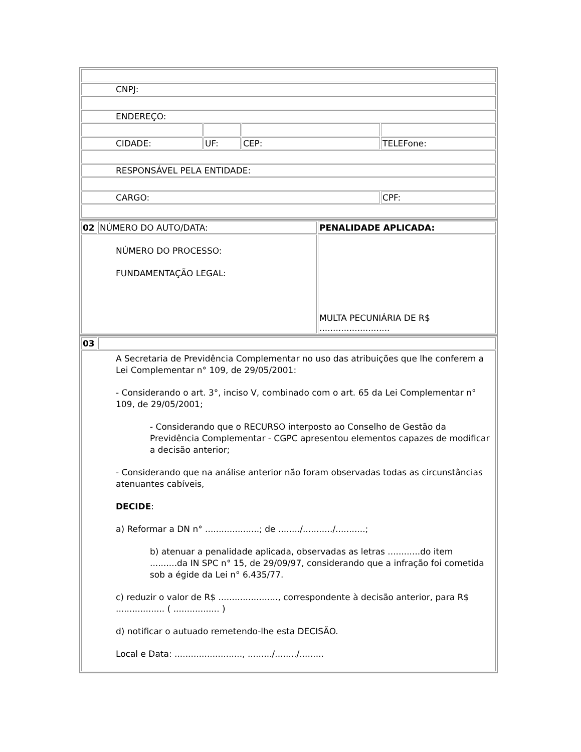| CNPJ: | | | |
| ENDEREÇO: | | | |
| CIDADE: | UF: | CEP: | TELEFone: |
| RESPONSÁVEL PELA ENTIDADE: | | | |
| CARGO: | | | CPF: |
| 02 | NÚMERO DO AUTO/DATA: | PENALIDADE APLICADA: |
| NÚMERO DO PROCESSO: FUNDAMENTAÇÃO LEGAL: | | MULTA PECUNIÁRIA DE R$ .......................... |
| 03 | |
| A Secretaria de Previdência Complementar no uso das atribuições que lhe conferem a Lei Complementar n° 109, de 29/05/2001: - Considerando o art. 3°, inciso V, combinado com o art. 65 da Lei Complementar n° 109, de 29/05/2001; - Considerando que o RECURSO interposto ao Conselho de Gestão da Previdência Complementar - CGPC apresentou elementos capazes de modificar a decisão anterior; - Considerando que na análise anterior não foram observadas todas as circunstâncias atenuantes cabíveis, DECIDE : a) Reformar a DN n° ....................; de ......../.........../...........; b) atenuar a penalidade aplicada, observadas as letras ............do item ..........da IN SPC n° 15, de 29/09/97, considerando que a infração foi cometida sob a égide da Lei n° 6.435/77. c) reduzir o valor de R$ ......................, correspondente à decisão anterior, para R$ .................. ( ................. ) d) notificar o autuado remetendo-lhe esta DECISÃO. Local e Data: ........................., ........./......../......... | |